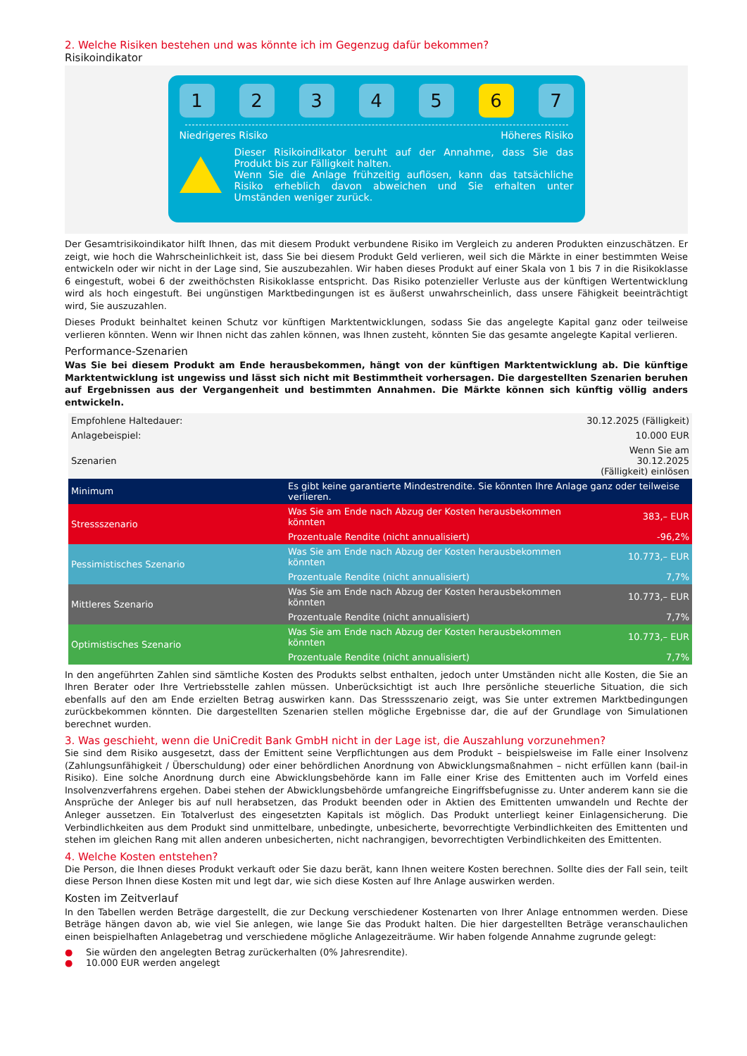2. Welche Risiken bestehen und was könnte ich im Gegenzug dafür bekommen?
Risikoindikator
1 2 3 4 5 6 7
Niedrigeres Risiko Höheres Risiko
Dieser Risikoindikator beruht auf der Annahme, dass Sie das Produkt bis zur Fälligkeit halten.
Wenn Sie die Anlage frühzeitig auflösen, kann das tatsächliche Risiko erheblich davon abweichen und Sie erhalten unter Umständen weniger zurück.
Der Gesamtrisikoindikator hilft Ihnen, das mit diesem Produkt verbundene Risiko im Vergleich zu anderen Produkten einzuschätzen. Er zeigt, wie hoch die Wahrscheinlichkeit ist, dass Sie bei diesem Produkt Geld verlieren, weil sich die Märkte in einer bestimmten Weise entwickeln oder wir nicht in der Lage sind, Sie auszubezahlen. Wir haben dieses Produkt auf einer Skala von 1 bis 7 in die Risikoklasse 6 eingestuft, wobei 6 der zweithöchsten Risikoklasse entspricht. Das Risiko potenzieller Verluste aus der künftigen Wertentwicklung wird als hoch eingestuft. Bei ungünstigen Marktbedingungen ist es äußerst unwahrscheinlich, dass unsere Fähigkeit beeinträchtigt wird, Sie auszuzahlen.
Dieses Produkt beinhaltet keinen Schutz vor künftigen Marktentwicklungen, sodass Sie das angelegte Kapital ganz oder teilweise verlieren könnten. Wenn wir Ihnen nicht das zahlen können, was Ihnen zusteht, könnten Sie das gesamte angelegte Kapital verlieren.
Performance-Szenarien
Was Sie bei diesem Produkt am Ende herausbekommen, hängt von der künftigen Marktentwicklung ab. Die künftige Marktentwicklung ist ungewiss und lässt sich nicht mit Bestimmtheit vorhersagen. Die dargestellten Szenarien beruhen auf Ergebnissen aus der Vergangenheit und bestimmten Annahmen. Die Märkte können sich künftig völlig anders entwickeln.
| Empfohlene Haltedauer: | | 30.12.2025 (Fälligkeit) |
| Anlagebeispiel: | | 10.000 EUR |
| Szenarien | | Wenn Sie am 30.12.2025 (Fälligkeit) einlösen |
| Minimum | Es gibt keine garantierte Mindestrendite. Sie könnten Ihre Anlage ganz oder teilweise verlieren. | |
| Stressszenario | Was Sie am Ende nach Abzug der Kosten herausbekommen könnten | 383,– EUR |
| | Prozentuale Rendite (nicht annualisiert) | -96,2% |
| Pessimistisches Szenario | Was Sie am Ende nach Abzug der Kosten herausbekommen könnten | 10.773,– EUR |
| | Prozentuale Rendite (nicht annualisiert) | 7,7% |
| Mittleres Szenario | Was Sie am Ende nach Abzug der Kosten herausbekommen könnten | 10.773,– EUR |
| | Prozentuale Rendite (nicht annualisiert) | 7,7% |
| Optimistisches Szenario | Was Sie am Ende nach Abzug der Kosten herausbekommen könnten | 10.773,– EUR |
| | Prozentuale Rendite (nicht annualisiert) | 7,7% |
In den angeführten Zahlen sind sämtliche Kosten des Produkts selbst enthalten, jedoch unter Umständen nicht alle Kosten, die Sie an Ihren Berater oder Ihre Vertriebsstelle zahlen müssen. Unberücksichtigt ist auch Ihre persönliche steuerliche Situation, die sich ebenfalls auf den am Ende erzielten Betrag auswirken kann. Das Stressszenario zeigt, was Sie unter extremen Marktbedingungen zurückbekommen könnten. Die dargestellten Szenarien stellen mögliche Ergebnisse dar, die auf der Grundlage von Simulationen berechnet wurden.
3. Was geschieht, wenn die UniCredit Bank GmbH nicht in der Lage ist, die Auszahlung vorzunehmen?
Sie sind dem Risiko ausgesetzt, dass der Emittent seine Verpflichtungen aus dem Produkt – beispielsweise im Falle einer Insolvenz (Zahlungsunfähigkeit / Überschuldung) oder einer behördlichen Anordnung von Abwicklungsmaßnahmen – nicht erfüllen kann (bail-in Risiko). Eine solche Anordnung durch eine Abwicklungsbehörde kann im Falle einer Krise des Emittenten auch im Vorfeld eines Insolvenzverfahrens ergehen. Dabei stehen der Abwicklungsbehörde umfangreiche Eingriffsbefugnisse zu. Unter anderem kann sie die Ansprüche der Anleger bis auf null herabsetzen, das Produkt beenden oder in Aktien des Emittenten umwandeln und Rechte der Anleger aussetzen. Ein Totalverlust des eingesetzten Kapitals ist möglich. Das Produkt unterliegt keiner Einlagensicherung. Die Verbindlichkeiten aus dem Produkt sind unmittelbare, unbedingte, unbesicherte, bevorrechtigte Verbindlichkeiten des Emittenten und stehen im gleichen Rang mit allen anderen unbesicherten, nicht nachrangigen, bevorrechtigten Verbindlichkeiten des Emittenten.
4. Welche Kosten entstehen?
Die Person, die Ihnen dieses Produkt verkauft oder Sie dazu berät, kann Ihnen weitere Kosten berechnen. Sollte dies der Fall sein, teilt diese Person Ihnen diese Kosten mit und legt dar, wie sich diese Kosten auf Ihre Anlage auswirken werden.
Kosten im Zeitverlauf
In den Tabellen werden Beträge dargestellt, die zur Deckung verschiedener Kostenarten von Ihrer Anlage entnommen werden. Diese Beträge hängen davon ab, wie viel Sie anlegen, wie lange Sie das Produkt halten. Die hier dargestellten Beträge veranschaulichen einen beispielhaften Anlagebetrag und verschiedene mögliche Anlagezeiträume. Wir haben folgende Annahme zugrunde gelegt:
● Sie würden den angelegten Betrag zurückerhalten (0% Jahresrendite).
● 10.000 EUR werden angelegt